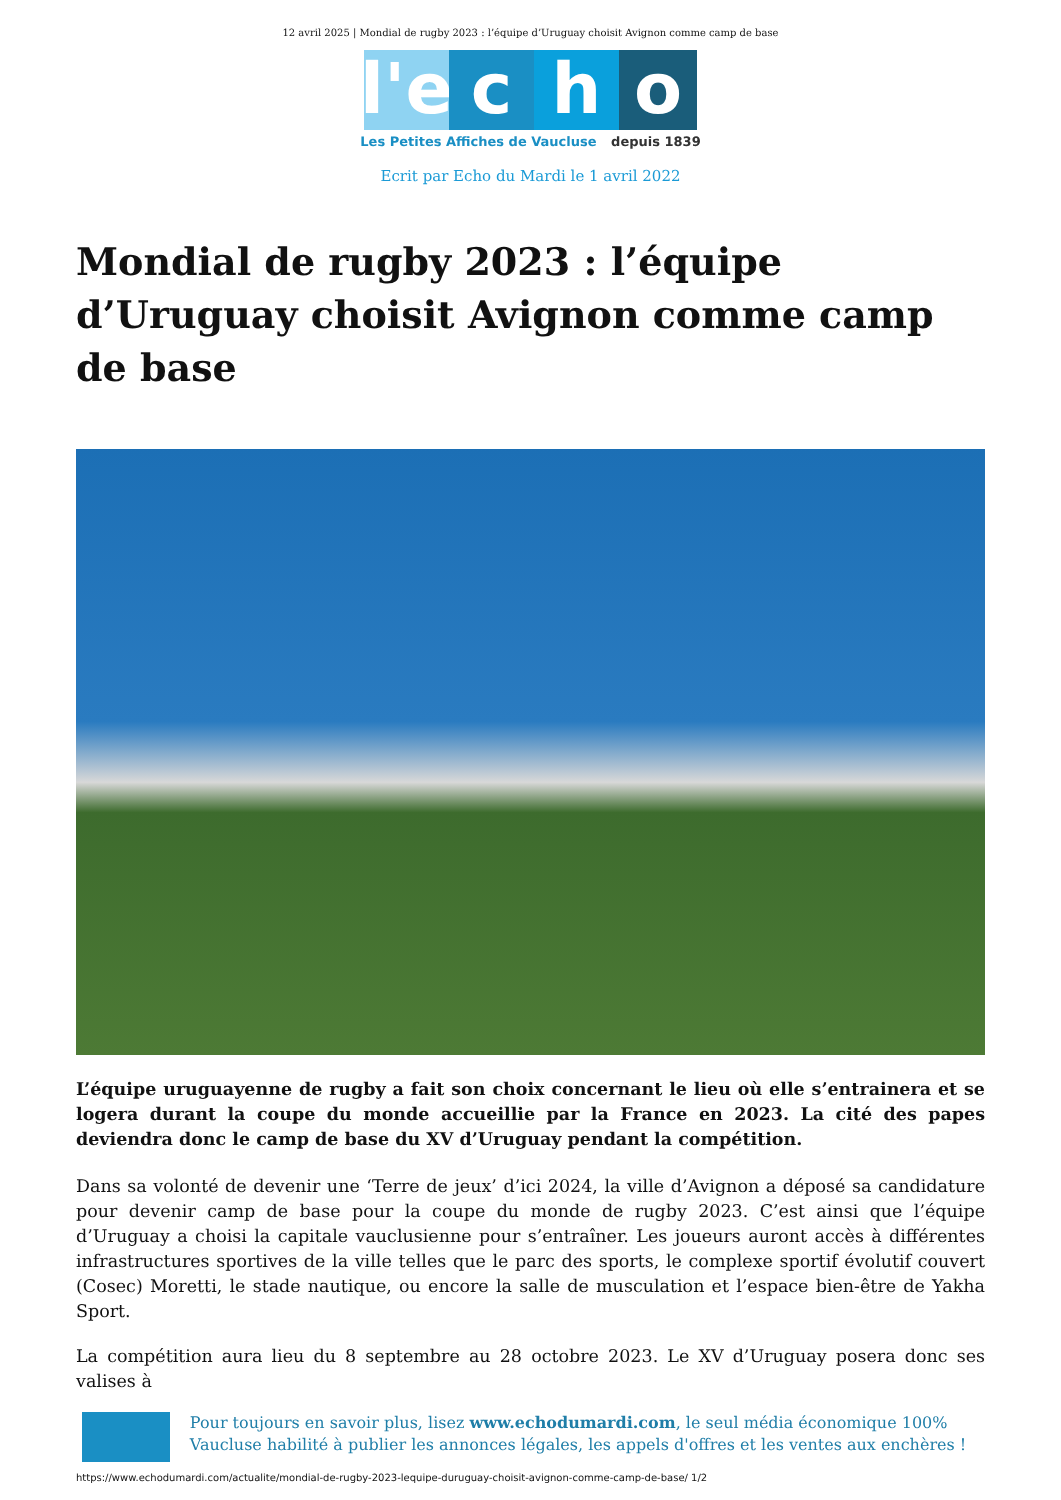12 avril 2025 | Mondial de rugby 2023 : l’équipe d’Uruguay choisit Avignon comme camp de base
l'e
c
h
o
Les Petites Affiches de Vaucluse depuis 1839
Ecrit par Echo du Mardi le 1 avril 2022
Mondial de rugby 2023 : l’équipe d’Uruguay choisit Avignon comme camp de base
L’équipe uruguayenne de rugby a fait son choix concernant le lieu où elle s’entrainera et se logera durant la coupe du monde accueillie par la France en 2023. La cité des papes deviendra donc le camp de base du XV d’Uruguay pendant la compétition.
Dans sa volonté de devenir une ‘Terre de jeux’ d’ici 2024, la ville d’Avignon a déposé sa candidature pour devenir camp de base pour la coupe du monde de rugby 2023. C’est ainsi que l’équipe d’Uruguay a choisi la capitale vauclusienne pour s’entraîner. Les joueurs auront accès à différentes infrastructures sportives de la ville telles que le parc des sports, le complexe sportif évolutif couvert (Cosec) Moretti, le stade nautique, ou encore la salle de musculation et l’espace bien-être de Yakha Sport.
La compétition aura lieu du 8 septembre au 28 octobre 2023. Le XV d’Uruguay posera donc ses valises à
Pour toujours en savoir plus, lisez www.echodumardi.com, le seul média économique 100% Vaucluse habilité à publier les annonces légales, les appels d'offres et les ventes aux enchères !
https://www.echodumardi.com/actualite/mondial-de-rugby-2023-lequipe-duruguay-choisit-avignon-comme-camp-de-base/ 1/2